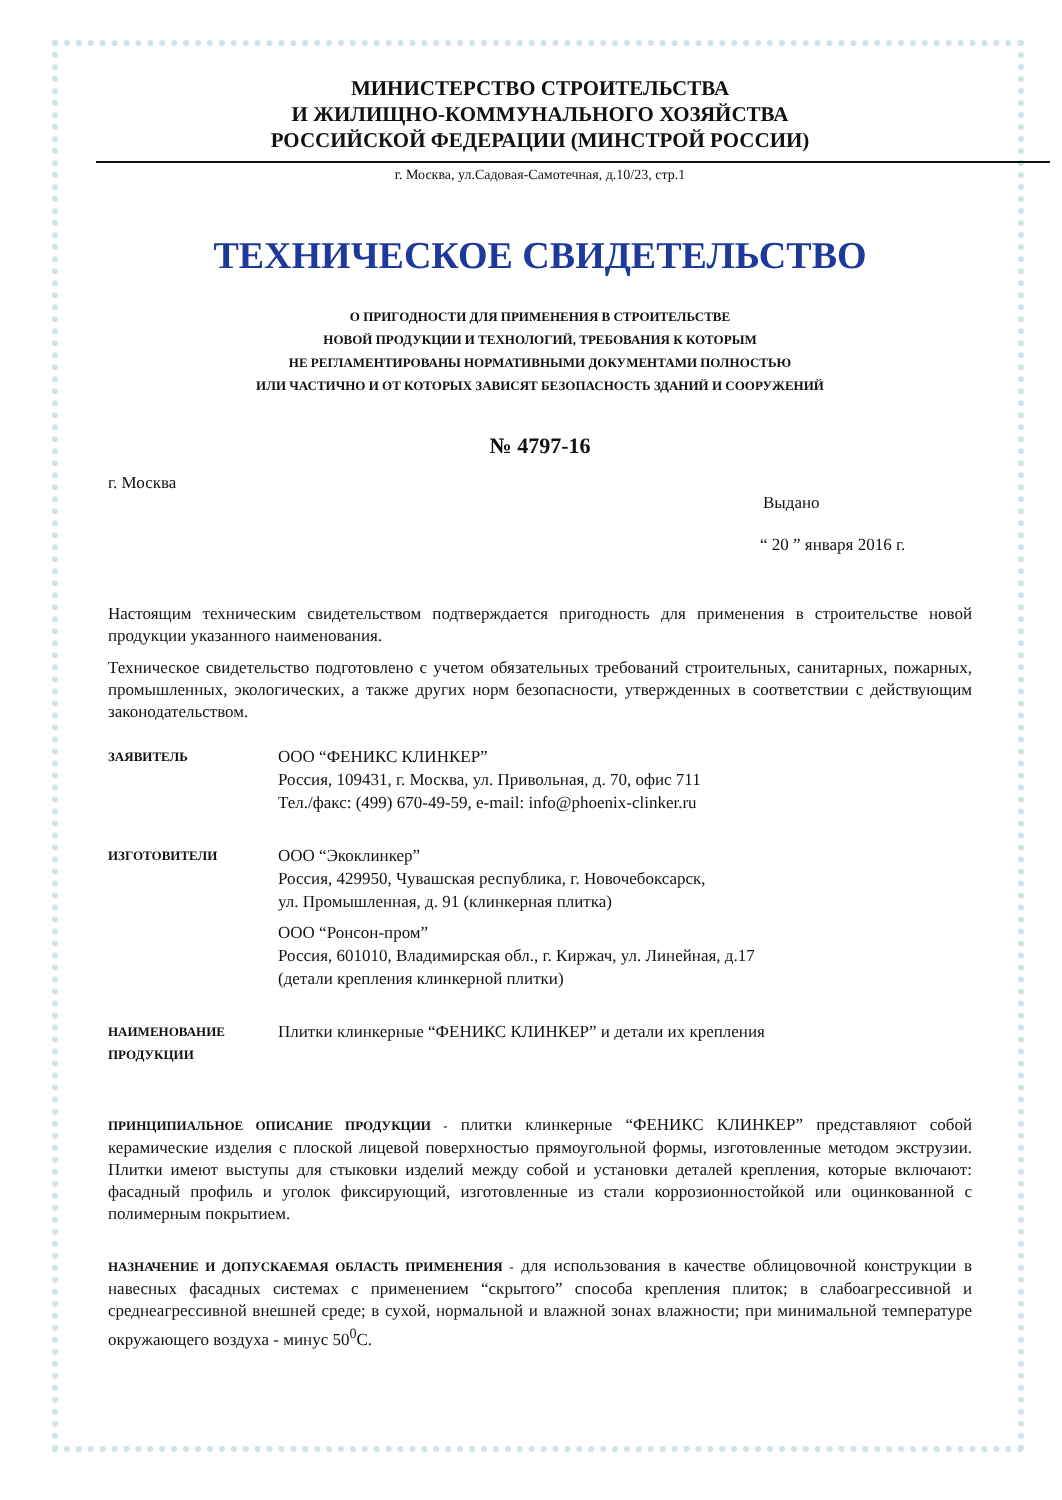МИНИСТЕРСТВО СТРОИТЕЛЬСТВА
И ЖИЛИЩНО-КОММУНАЛЬНОГО ХОЗЯЙСТВА
РОССИЙСКОЙ ФЕДЕРАЦИИ (МИНСТРОЙ РОССИИ)
г. Москва, ул.Садовая-Самотечная, д.10/23, стр.1
ТЕХНИЧЕСКОЕ СВИДЕТЕЛЬСТВО
О ПРИГОДНОСТИ ДЛЯ ПРИМЕНЕНИЯ В СТРОИТЕЛЬСТВЕ
НОВОЙ ПРОДУКЦИИ И ТЕХНОЛОГИЙ, ТРЕБОВАНИЯ К КОТОРЫМ
НЕ РЕГЛАМЕНТИРОВАНЫ НОРМАТИВНЫМИ ДОКУМЕНТАМИ ПОЛНОСТЬЮ
ИЛИ ЧАСТИЧНО И ОТ КОТОРЫХ ЗАВИСЯТ БЕЗОПАСНОСТЬ ЗДАНИЙ И СООРУЖЕНИЙ
№ 4797-16
г. Москва
Выдано
“ 20 ” января 2016 г.
Настоящим техническим свидетельством подтверждается пригодность для применения в строительстве новой продукции указанного наименования.
Техническое свидетельство подготовлено с учетом обязательных требований строительных, санитарных, пожарных, промышленных, экологических, а также других норм безопасности, утвержденных в соответствии с действующим законодательством.
ЗАЯВИТЕЛЬ
ООО “ФЕНИКС КЛИНКЕР”
Россия, 109431, г. Москва, ул. Привольная, д. 70, офис 711
Тел./факс: (499) 670-49-59, e-mail: info@phoenix-clinker.ru
ИЗГОТОВИТЕЛИ
ООО “Экоклинкер”
Россия, 429950, Чувашская республика, г. Новочебоксарск,
ул. Промышленная, д. 91 (клинкерная плитка)
ООО “Ронсон-пром”
Россия, 601010, Владимирская обл., г. Киржач, ул. Линейная, д.17
(детали крепления клинкерной плитки)
НАИМЕНОВАНИЕ ПРОДУКЦИИ
Плитки клинкерные “ФЕНИКС КЛИНКЕР” и детали их крепления
ПРИНЦИПИАЛЬНОЕ ОПИСАНИЕ ПРОДУКЦИИ - плитки клинкерные “ФЕНИКС КЛИНКЕР” представляют собой керамические изделия с плоской лицевой поверхностью прямоугольной формы, изготовленные методом экструзии. Плитки имеют выступы для стыковки изделий между собой и установки деталей крепления, которые включают: фасадный профиль и уголок фиксирующий, изготовленные из стали коррозионностойкой или оцинкованной с полимерным покрытием.
НАЗНАЧЕНИЕ И ДОПУСКАЕМАЯ ОБЛАСТЬ ПРИМЕНЕНИЯ - для использования в качестве облицовочной конструкции в навесных фасадных системах с применением “скрытого” способа крепления плиток; в слабоагрессивной и среднеагрессивной внешней среде; в сухой, нормальной и влажной зонах влажности; при минимальной температуре окружающего воздуха - минус 50<sup>0</sup>С.